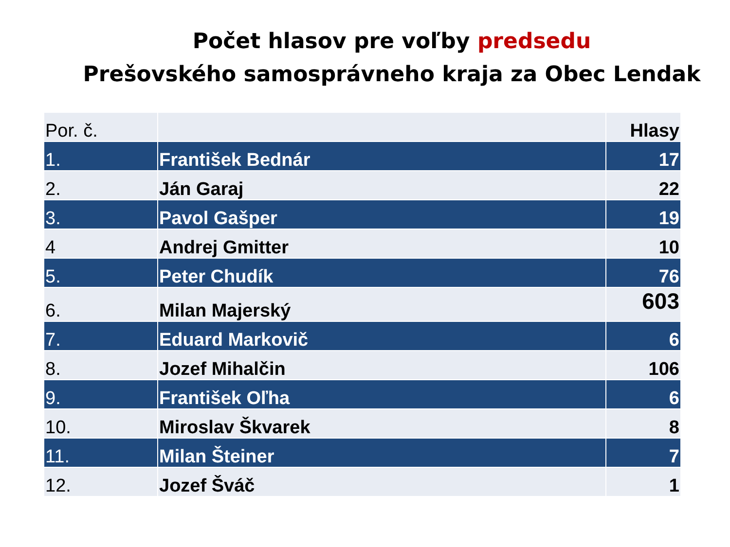Počet hlasov pre voľby predsedu
Prešovského samosprávneho kraja za Obec Lendak
| Por. č. | | Hlasy |
| --- | --- | --- |
| 1. | František Bednár | 17 |
| 2. | Ján Garaj | 22 |
| 3. | Pavol Gašper | 19 |
| 4 | Andrej Gmitter | 10 |
| 5. | Peter Chudík | 76 |
| 6. | Milan Majerský | 603 |
| 7. | Eduard Markovič | 6 |
| 8. | Jozef Mihalčin | 106 |
| 9. | František Oľha | 6 |
| 10. | Miroslav Škvarek | 8 |
| 11. | Milan Šteiner | 7 |
| 12. | Jozef Šváč | 1 |